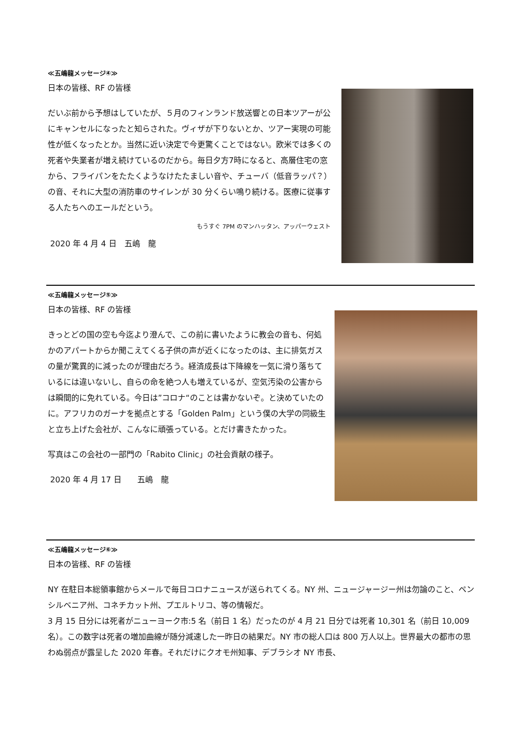≪五嶋龍メッセージ④≫
日本の皆様、RF の皆様
だいぶ前から予想はしていたが、５月のフィンランド放送響との日本ツアーが公にキャンセルになったと知らされた。ヴィザが下りないとか、ツアー実現の可能性が低くなったとか。当然に近い決定で今更驚くことではない。欧米では多くの死者や失業者が増え続けているのだから。毎日夕方7時になると、高層住宅の窓から、フライパンをたたくようなけたたましい音や、チューバ（低音ラッパ？）の音、それに大型の消防車のサイレンが 30 分くらい鳴り続ける。医療に従事する人たちへのエールだという。
もうすぐ 7PM のマンハッタン、アッパーウェスト
2020 年 4 月 4 日　五嶋　龍
≪五嶋龍メッセージ⑤≫
日本の皆様、RF の皆様
きっとどの国の空も今迄より澄んで、この前に書いたように教会の音も、何処かのアパートからか聞こえてくる子供の声が近くになったのは、主に排気ガスの量が驚異的に減ったのが理由だろう。経済成長は下降線を一気に滑り落ちているには違いないし、自らの命を絶つ人も増えているが、空気汚染の公害からは瞬間的に免れている。今日は”コロナ“のことは書かないぞ。と決めていたのに。アフリカのガーナを拠点とする「Golden Palm」という僕の大学の同級生と立ち上げた会社が、こんなに頑張っている。とだけ書きたかった。
写真はこの会社の一部門の「Rabito Clinic」の社会貢献の様子。
2020 年 4 月 17 日　　五嶋　龍
≪五嶋龍メッセージ⑥≫
日本の皆様、RF の皆様
NY 在駐日本総領事館からメールで毎日コロナニュースが送られてくる。NY 州、ニュージャージー州は勿論のこと、ペンシルベニア州、コネチカット州、プエルトリコ、等の情報だ。
3 月 15 日分には死者がニューヨーク市:5 名（前日 1 名）だったのが 4 月 21 日分では死者 10,301 名（前日 10,009 名）。この数字は死者の増加曲線が随分減速した一昨日の結果だ。NY 市の総人口は 800 万人以上。世界最大の都市の思わぬ弱点が露呈した 2020 年春。それだけにクオモ州知事、デブラシオ NY 市長、